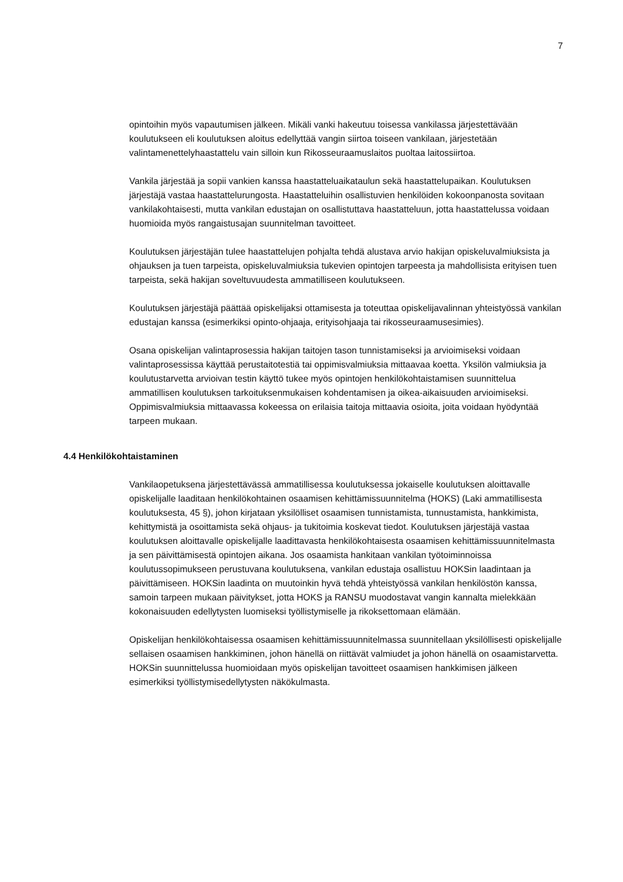7
opintoihin myös vapautumisen jälkeen. Mikäli vanki hakeutuu toisessa vankilassa järjestettävään koulutukseen eli koulutuksen aloitus edellyttää vangin siirtoa toiseen vankilaan, järjestetään valintamenettelyhaastattelu vain silloin kun Rikosseuraamuslaitos puoltaa laitossiirtoa.
Vankila järjestää ja sopii vankien kanssa haastatteluaikataulun sekä haastattelupaikan. Koulutuksen järjestäjä vastaa haastattelurungosta. Haastatteluihin osallistuvien henkilöiden kokoonpanosta sovitaan vankilakohtaisesti, mutta vankilan edustajan on osallistuttava haastatteluun, jotta haastattelussa voidaan huomioida myös rangaistusajan suunnitelman tavoitteet.
Koulutuksen järjestäjän tulee haastattelujen pohjalta tehdä alustava arvio hakijan opiskeluvalmiuksista ja ohjauksen ja tuen tarpeista, opiskeluvalmiuksia tukevien opintojen tarpeesta ja mahdollisista erityisen tuen tarpeista, sekä hakijan soveltuvuudesta ammatilliseen koulutukseen.
Koulutuksen järjestäjä päättää opiskelijaksi ottamisesta ja toteuttaa opiskelijavalinnan yhteistyössä vankilan edustajan kanssa (esimerkiksi opinto-ohjaaja, erityisohjaaja tai rikosseuraamusesimies).
Osana opiskelijan valintaprosessia hakijan taitojen tason tunnistamiseksi ja arvioimiseksi voidaan valintaprosessissa käyttää perustaitotestiä tai oppimisvalmiuksia mittaavaa koetta. Yksilön valmiuksia ja koulutustarvetta arvioivan testin käyttö tukee myös opintojen henkilökohtaistamisen suunnittelua ammatillisen koulutuksen tarkoituksenmukaisen kohdentamisen ja oikea-aikaisuuden arvioimiseksi. Oppimisvalmiuksia mittaavassa kokeessa on erilaisia taitoja mittaavia osioita, joita voidaan hyödyntää tarpeen mukaan.
4.4 Henkilökohtaistaminen
Vankilaopetuksena järjestettävässä ammatillisessa koulutuksessa jokaiselle koulutuksen aloittavalle opiskelijalle laaditaan henkilökohtainen osaamisen kehittämissuunnitelma (HOKS) (Laki ammatillisesta koulutuksesta, 45 §), johon kirjataan yksilölliset osaamisen tunnistamista, tunnustamista, hankkimista, kehittymistä ja osoittamista sekä ohjaus- ja tukitoimia koskevat tiedot. Koulutuksen järjestäjä vastaa koulutuksen aloittavalle opiskelijalle laadittavasta henkilökohtaisesta osaamisen kehittämissuunnitelmasta ja sen päivittämisestä opintojen aikana. Jos osaamista hankitaan vankilan työtoiminnoissa koulutussopimukseen perustuvana koulutuksena, vankilan edustaja osallistuu HOKSin laadintaan ja päivittämiseen. HOKSin laadinta on muutoinkin hyvä tehdä yhteistyössä vankilan henkilöstön kanssa, samoin tarpeen mukaan päivitykset, jotta HOKS ja RANSU muodostavat vangin kannalta mielekkään kokonaisuuden edellytysten luomiseksi työllistymiselle ja rikoksettomaan elämään.
Opiskelijan henkilökohtaisessa osaamisen kehittämissuunnitelmassa suunnitellaan yksilöllisesti opiskelijalle sellaisen osaamisen hankkiminen, johon hänellä on riittävät valmiudet ja johon hänellä on osaamistarvetta. HOKSin suunnittelussa huomioidaan myös opiskelijan tavoitteet osaamisen hankkimisen jälkeen esimerkiksi työllistymisedellytysten näkökulmasta.